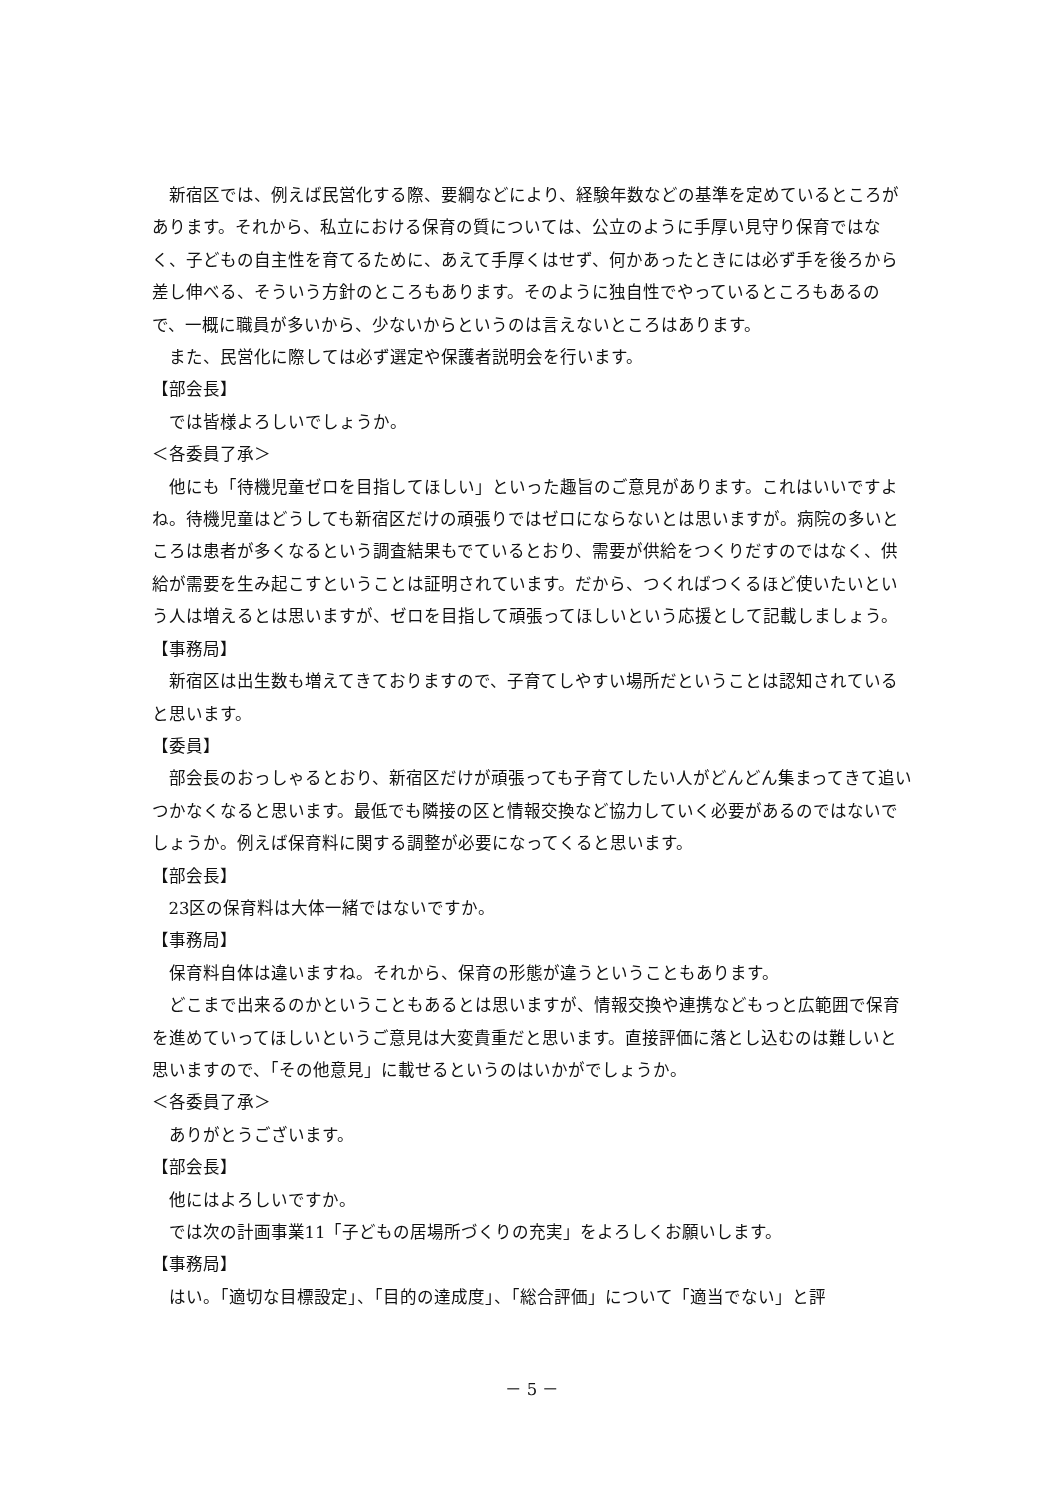新宿区では、例えば民営化する際、要綱などにより、経験年数などの基準を定めているところがあります。それから、私立における保育の質については、公立のように手厚い見守り保育ではなく、子どもの自主性を育てるために、あえて手厚くはせず、何かあったときには必ず手を後ろから差し伸べる、そういう方針のところもあります。そのように独自性でやっているところもあるので、一概に職員が多いから、少ないからというのは言えないところはあります。
また、民営化に際しては必ず選定や保護者説明会を行います。
【部会長】
では皆様よろしいでしょうか。
＜各委員了承＞
他にも「待機児童ゼロを目指してほしい」といった趣旨のご意見があります。これはいいですよね。待機児童はどうしても新宿区だけの頑張りではゼロにならないとは思いますが。病院の多いところは患者が多くなるという調査結果もでているとおり、需要が供給をつくりだすのではなく、供給が需要を生み起こすということは証明されています。だから、つくればつくるほど使いたいという人は増えるとは思いますが、ゼロを目指して頑張ってほしいという応援として記載しましょう。
【事務局】
新宿区は出生数も増えてきておりますので、子育てしやすい場所だということは認知されていると思います。
【委員】
部会長のおっしゃるとおり、新宿区だけが頑張っても子育てしたい人がどんどん集まってきて追いつかなくなると思います。最低でも隣接の区と情報交換など協力していく必要があるのではないでしょうか。例えば保育料に関する調整が必要になってくると思います。
【部会長】
23区の保育料は大体一緒ではないですか。
【事務局】
保育料自体は違いますね。それから、保育の形態が違うということもあります。
どこまで出来るのかということもあるとは思いますが、情報交換や連携などもっと広範囲で保育を進めていってほしいというご意見は大変貴重だと思います。直接評価に落とし込むのは難しいと思いますので、「その他意見」に載せるというのはいかがでしょうか。
＜各委員了承＞
ありがとうございます。
【部会長】
他にはよろしいですか。
では次の計画事業11「子どもの居場所づくりの充実」をよろしくお願いします。
【事務局】
はい。「適切な目標設定」、「目的の達成度」、「総合評価」について「適当でない」と評
－ 5 －